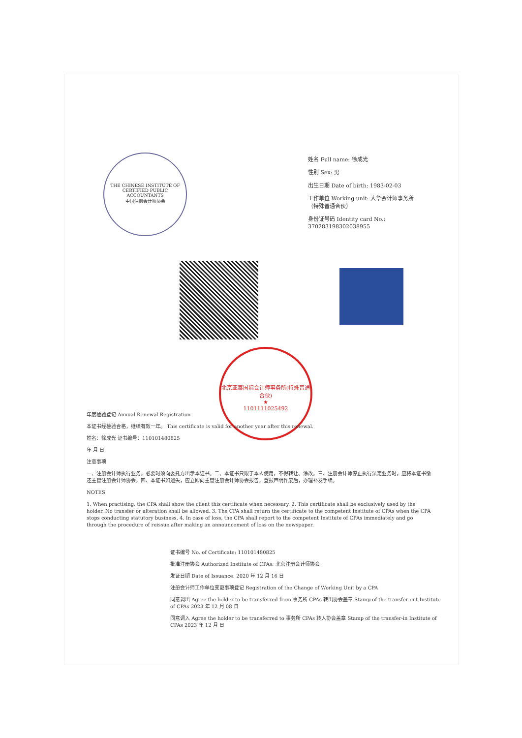THE CHINESE INSTITUTE OF CERTIFIED PUBLIC ACCOUNTANTS
中国注册会计师协会
姓名 Full name: 徐成光
性别 Sex: 男
出生日期 Date of birth: 1983-02-03
工作单位 Working unit: 大华会计师事务所（特殊普通合伙）
身份证号码 Identity card No.: 370283198302038955
北京亚泰国际会计师事务所(特殊普通合伙)
★
1101111025492
年度检验登记 Annual Renewal Registration
本证书经检验合格，继续有效一年。 This certificate is valid for another year after this renewal.
姓名：徐成光 证书编号：110101480825
年 月 日
注意事项
一、注册会计师执行业务，必要时须向委托方出示本证书。二、本证书只限于本人使用，不得转让、涂改。三、注册会计师停止执行法定业务时，应将本证书缴还主管注册会计师协会。四、本证书如遗失，应立即向主管注册会计师协会报告，登报声明作废后，办理补发手续。
NOTES
1. When practising, the CPA shall show the client this certificate when necessary. 2. This certificate shall be exclusively used by the holder. No transfer or alteration shall be allowed. 3. The CPA shall return the certificate to the competent Institute of CPAs when the CPA stops conducting statutory business. 4. In case of loss, the CPA shall report to the competent Institute of CPAs immediately and go through the procedure of reissue after making an announcement of loss on the newspaper.
证书编号 No. of Certificate: 110101480825
批准注册协会 Authorized Institute of CPAs: 北京注册会计师协会
发证日期 Date of Issuance: 2020 年 12 月 16 日
注册会计师工作单位变更事项登记 Registration of the Change of Working Unit by a CPA
同意调出 Agree the holder to be transferred from 事务所 CPAs 转出协会盖章 Stamp of the transfer-out Institute of CPAs 2023 年 12 月 08 日
同意调入 Agree the holder to be transferred to 事务所 CPAs 转入协会盖章 Stamp of the transfer-in Institute of CPAs 2023 年 12 月 日